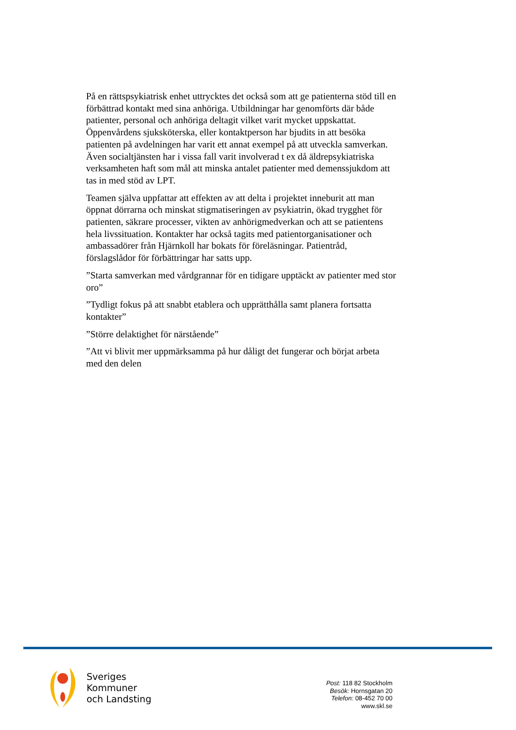På en rättspsykiatrisk enhet uttrycktes det också som att ge patienterna stöd till en förbättrad kontakt med sina anhöriga. Utbildningar har genomförts där både patienter, personal och anhöriga deltagit vilket varit mycket uppskattat. Öppenvårdens sjuksköterska, eller kontaktperson har bjudits in att besöka patienten på avdelningen har varit ett annat exempel på att utveckla samverkan. Även socialtjänsten har i vissa fall varit involverad t ex då äldrepsykiatriska verksamheten haft som mål att minska antalet patienter med demenssjukdom att tas in med stöd av LPT.
Teamen själva uppfattar att effekten av att delta i projektet inneburit att man öppnat dörrarna och minskat stigmatiseringen av psykiatrin, ökad trygghet för patienten, säkrare processer, vikten av anhörigmedverkan och att se patientens hela livssituation. Kontakter har också tagits med patientorganisationer och ambassadörer från Hjärnkoll har bokats för föreläsningar. Patientråd, förslagslådor för förbättringar har satts upp.
”Starta samverkan med vårdgrannar för en tidigare upptäckt av patienter med stor oro”
”Tydligt fokus på att snabbt etablera och upprätthålla samt planera fortsatta kontakter”
”Större delaktighet för närstående”
”Att vi blivit mer uppmärksamma på hur dåligt det fungerar och börjat arbeta med den delen
Sveriges
Kommuner
och Landsting
Post: 118 82 Stockholm
Besök: Hornsgatan 20
Telefon: 08-452 70 00
www.skl.se